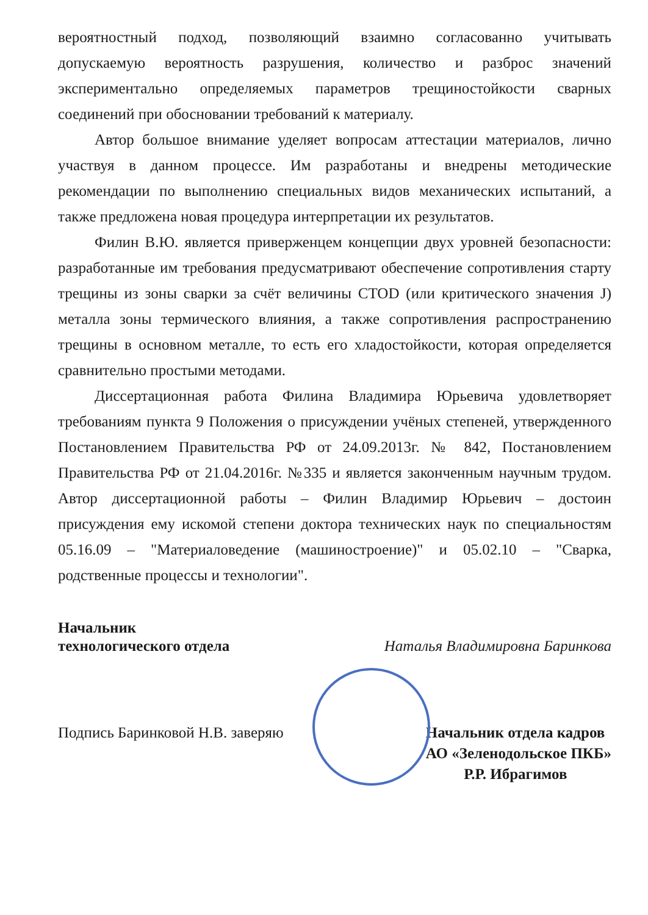вероятностный подход, позволяющий взаимно согласованно учитывать допускаемую вероятность разрушения, количество и разброс значений экспериментально определяемых параметров трещиностойкости сварных соединений при обосновании требований к материалу.
Автор большое внимание уделяет вопросам аттестации материалов, лично участвуя в данном процессе. Им разработаны и внедрены методические рекомендации по выполнению специальных видов механических испытаний, а также предложена новая процедура интерпретации их результатов.
Филин В.Ю. является приверженцем концепции двух уровней безопасности: разработанные им требования предусматривают обеспечение сопротивления старту трещины из зоны сварки за счёт величины CTOD (или критического значения J) металла зоны термического влияния, а также сопротивления распространению трещины в основном металле, то есть его хладостойкости, которая определяется сравнительно простыми методами.
Диссертационная работа Филина Владимира Юрьевича удовлетворяет требованиям пункта 9 Положения о присуждении учёных степеней, утвержденного Постановлением Правительства РФ от 24.09.2013г. № 842, Постановлением Правительства РФ от 21.04.2016г. №335 и является законченным научным трудом. Автор диссертационной работы – Филин Владимир Юрьевич – достоин присуждения ему искомой степени доктора технических наук по специальностям 05.16.09 – "Материаловедение (машиностроение)" и 05.02.10 – "Сварка, родственные процессы и технологии".
Начальник
технологического отдела
Наталья Владимировна Баринкова
Подпись Баринковой Н.В. заверяю
Начальник отдела кадров
АО «Зеленодольское ПКБ»
Р.Р. Ибрагимов